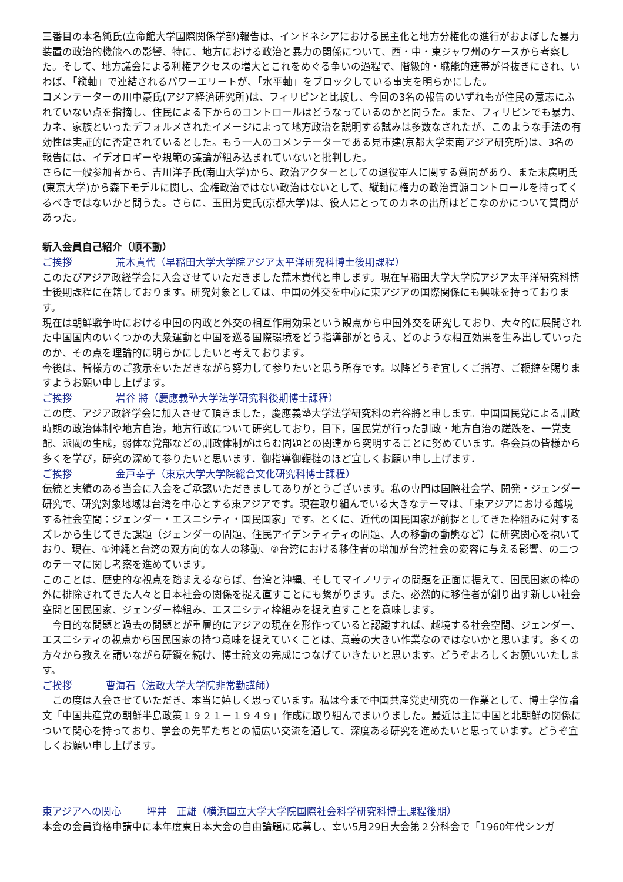三番目の本名純氏(立命館大学国際関係学部)報告は、インドネシアにおける民主化と地方分権化の進行がおよぼした暴力装置の政治的機能への影響、特に、地方における政治と暴力の関係について、西・中・東ジャワ州のケースから考察した。そして、地方議会による利権アクセスの増大とこれをめぐる争いの過程で、階級的・職能的連帯が骨抜きにされ、いわば、「縦軸」で連結されるパワーエリートが、「水平軸」をブロックしている事実を明らかにした。
コメンテーターの川中豪氏(アジア経済研究所)は、フィリピンと比較し、今回の3名の報告のいずれもが住民の意志にふれていない点を指摘し、住民による下からのコントロールはどうなっているのかと問うた。また、フィリピンでも暴力、カネ、家族といったデフォルメされたイメージによって地方政治を説明する試みは多数なされたが、このような手法の有効性は実証的に否定されているとした。もう一人のコメンテーターである見市建(京都大学東南アジア研究所)は、3名の報告には、イデオロギーや規範の議論が組み込まれていないと批判した。
さらに一般参加者から、吉川洋子氏(南山大学)から、政治アクターとしての退役軍人に関する質問があり、また末廣明氏(東京大学)から森下モデルに関し、金権政治ではない政治はないとして、縦軸に権力の政治資源コントロールを持ってくるべきではないかと問うた。さらに、玉田芳史氏(京都大学)は、役人にとってのカネの出所はどこなのかについて質問があった。
新入会員自己紹介（順不動）
ご挨拶 荒木貴代（早稲田大学大学院アジア太平洋研究科博士後期課程）
このたびアジア政経学会に入会させていただきました荒木貴代と申します。現在早稲田大学大学院アジア太平洋研究科博士後期課程に在籍しております。研究対象としては、中国の外交を中心に東アジアの国際関係にも興味を持っております。
現在は朝鮮戦争時における中国の内政と外交の相互作用効果という観点から中国外交を研究しており、大々的に展開された中国国内のいくつかの大衆運動と中国を巡る国際環境をどう指導部がとらえ、どのような相互効果を生み出していったのか、その点を理論的に明らかにしたいと考えております。
今後は、皆様方のご教示をいただきながら努力して参りたいと思う所存です。以降どうぞ宜しくご指導、ご鞭撻を賜りますようお願い申し上げます。
ご挨拶 岩谷 將（慶應義塾大学法学研究科後期博士課程）
この度、アジア政経学会に加入させて頂きました，慶應義塾大学法学研究科の岩谷將と申します。中国国民党による訓政時期の政治体制や地方自治，地方行政について研究しており，目下，国民党が行った訓政・地方自治の蹉跌を、一党支配、派閥の生成，弱体な党部などの訓政体制がはらむ問題との関連から究明することに努めています。各会員の皆様から多くを学び，研究の深めて参りたいと思います．御指導御鞭撻のほど宜しくお願い申し上げます．
ご挨拶 金戸幸子（東京大学大学院総合文化研究科博士課程）
伝統と実績のある当会に入会をご承認いただきましてありがとうございます。私の専門は国際社会学、開発・ジェンダー研究で、研究対象地域は台湾を中心とする東アジアです。現在取り組んでいる大きなテーマは、「東アジアにおける越境する社会空間：ジェンダー・エスニシティ・国民国家」です。とくに、近代の国民国家が前提としてきた枠組みに対するズレから生じてきた課題（ジェンダーの問題、住民アイデンティティの問題、人の移動の動態など）に研究関心を抱いており、現在、①沖縄と台湾の双方向的な人の移動、②台湾における移住者の増加が台湾社会の変容に与える影響、の二つのテーマに関し考察を進めています。
このことは、歴史的な視点を踏まえるならば、台湾と沖縄、そしてマイノリティの問題を正面に据えて、国民国家の枠の外に排除されてきた人々と日本社会の関係を捉え直すことにも繋がります。また、必然的に移住者が創り出す新しい社会空間と国民国家、ジェンダー枠組み、エスニシティ枠組みを捉え直すことを意味します。
　今日的な問題と過去の問題とが重層的にアジアの現在を形作っていると認識すれば、越境する社会空間、ジェンダー、エスニシティの視点から国民国家の持つ意味を捉えていくことは、意義の大きい作業なのではないかと思います。多くの方々から教えを請いながら研鑽を続け、博士論文の完成につなげていきたいと思います。どうぞよろしくお願いいたします。
ご挨拶 曹海石（法政大学大学院非常勤講師）
　この度は入会させていただき、本当に嬉しく思っています。私は今まで中国共産党史研究の一作業として、博士学位論文「中国共産党の朝鮮半島政策１９２１－１９４９」作成に取り組んでまいりました。最近は主に中国と北朝鮮の関係について関心を持っており、学会の先輩たちとの幅広い交流を通して、深度ある研究を進めたいと思っています。どうぞ宜しくお願い申し上げます。
東アジアへの関心 坪井　正雄（横浜国立大学大学院国際社会科学研究科博士課程後期）
本会の会員資格申請中に本年度東日本大会の自由論題に応募し、幸い5月29日大会第２分科会で「1960年代シンガ